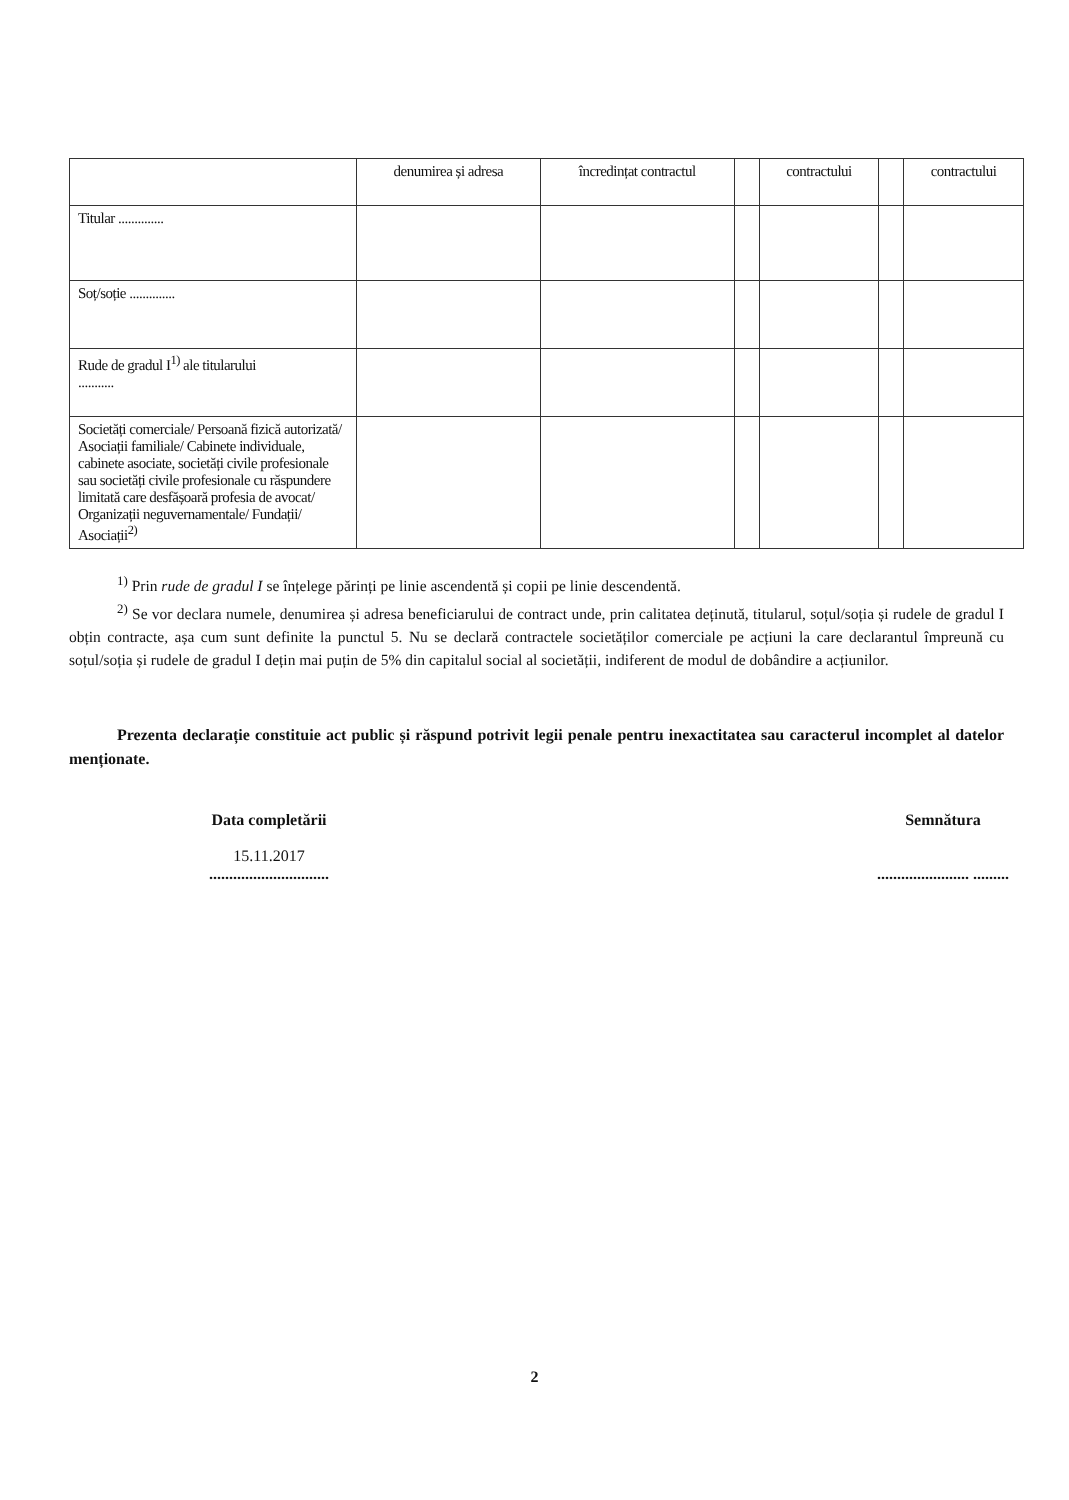| | denumirea și adresa | încredințat contractul | | contractului | | contractului |
| --- | --- | --- | --- | --- | --- | --- |
| Titular .............. | | | | | | |
| Soț/soție .............. | | | | | | |
| Rude de gradul I<sup>1)</sup> ale titularului ........... | | | | | | |
| Societăți comerciale/ Persoană fizică autorizată/ Asociații familiale/ Cabinete individuale, cabinete asociate, societăți civile profesionale sau societăți civile profesionale cu răspundere limitată care desfășoară profesia de avocat/ Organizații neguvernamentale/ Fundații/ Asociații<sup>2)</sup> | | | | | | |
<sup>1)</sup> Prin rude de gradul I se înțelege părinți pe linie ascendentă și copii pe linie descendentă.
<sup>2)</sup> Se vor declara numele, denumirea și adresa beneficiarului de contract unde, prin calitatea deținută, titularul, soțul/soția și rudele de gradul I obțin contracte, așa cum sunt definite la punctul 5. Nu se declară contractele societăților comerciale pe acțiuni la care declarantul împreună cu soțul/soția și rudele de gradul I dețin mai puțin de 5% din capitalul social al societății, indiferent de modul de dobândire a acțiunilor.
Prezenta declarație constituie act public și răspund potrivit legii penale pentru inexactitatea sau caracterul incomplet al datelor menționate.
Data completării
15.11.2017
..............................
Semnătura
....................... .........
2